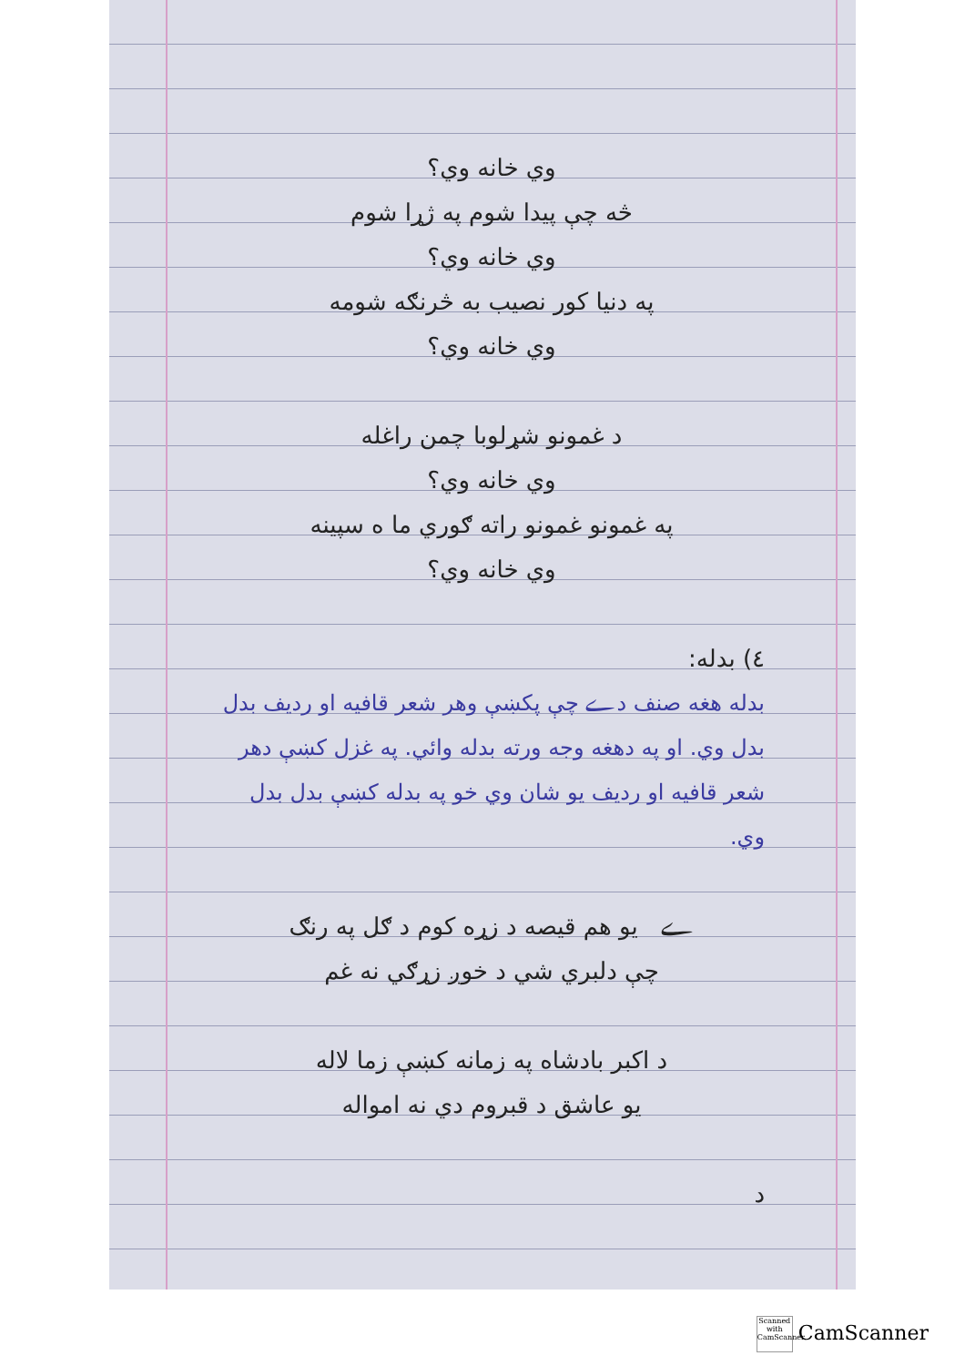وي خانه وي؟
څه چې پيدا شوم په ژړا شوم
وي خانه وي؟
په دنيا کور نصيب به څرنګه شومه
وي خانه وي؟
د غمونو شړلوبا چمن راغله
وي خانه وي؟
په غمونو غمونو راته ګوري ما ه سپينه
وي خانه وي؟
٤) بدله:
بدله هغه صنف دے چې پکښې وهر شعر قافيه او رديف بدل بدل وي. او په دهغه وجه ورته بدله وائي. په غزل کښې دهر شعر قافيه او رديف يو شان وي خو په بدله کښې بدل بدل وي.
ے يو هم قيصه د زړه کوم د ګل په رنګ
چې دلبري شي د خوږ زړګي نه غم
د اکبر بادشاه په زمانه کښې زما لاله
يو عاشق د قبروم دي نه امواله
د
Scanned with CamScanner CamScanner